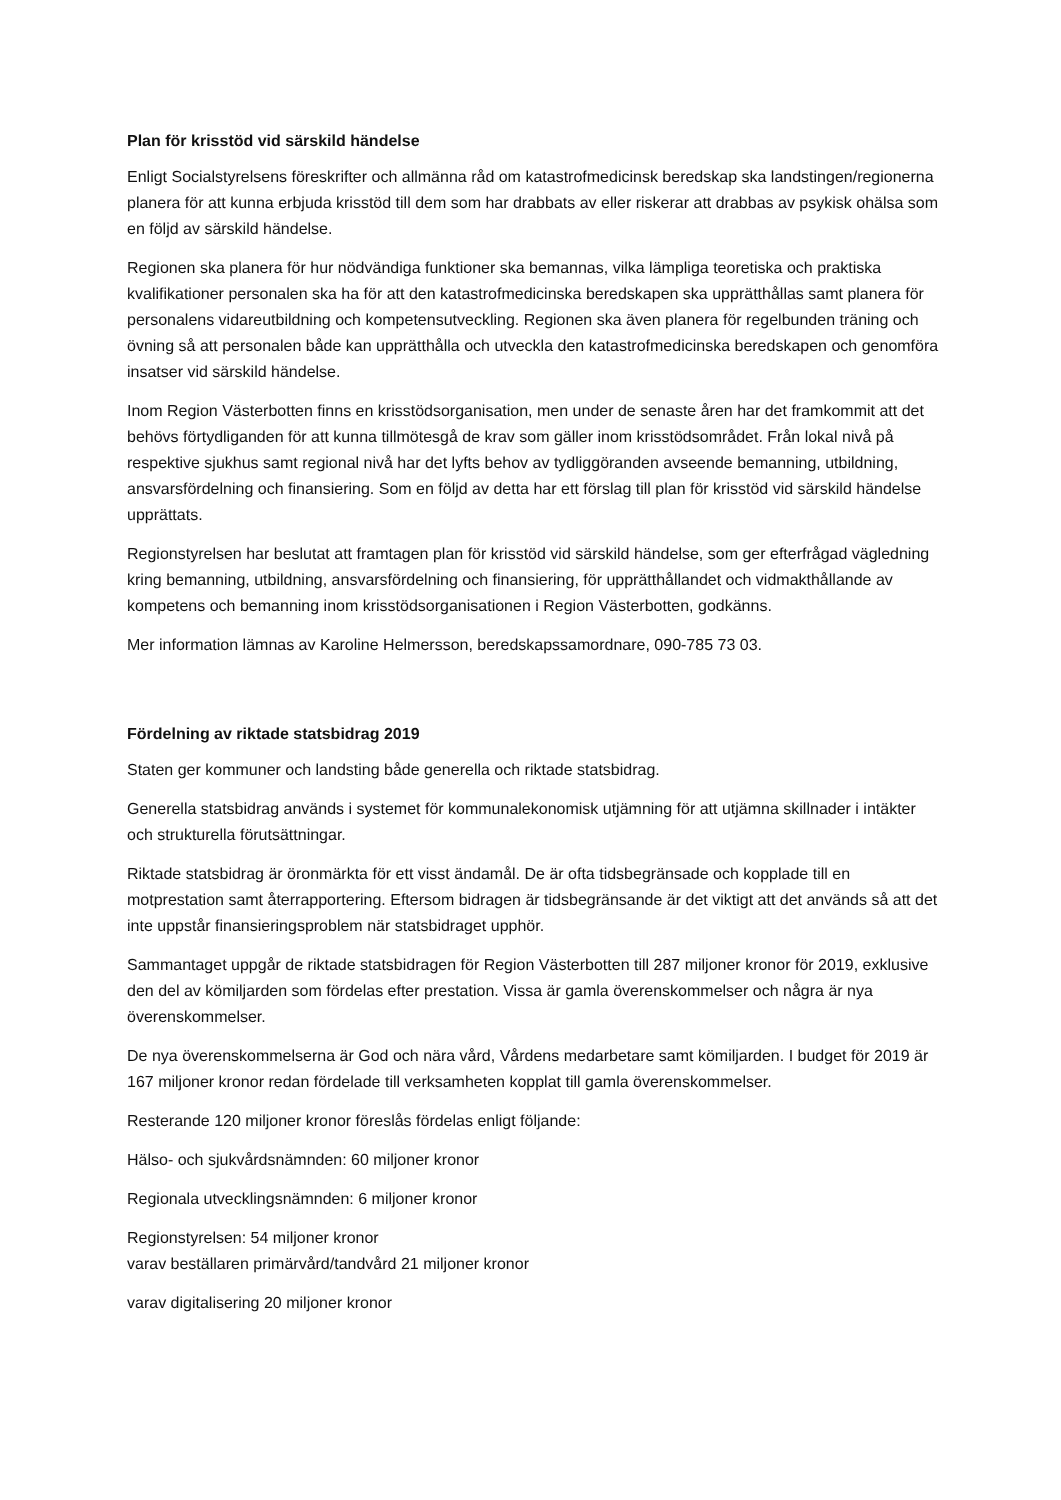Plan för krisstöd vid särskild händelse
Enligt Socialstyrelsens föreskrifter och allmänna råd om katastrofmedicinsk beredskap ska landstingen/regionerna planera för att kunna erbjuda krisstöd till dem som har drabbats av eller riskerar att drabbas av psykisk ohälsa som en följd av särskild händelse.
Regionen ska planera för hur nödvändiga funktioner ska bemannas, vilka lämpliga teoretiska och praktiska kvalifikationer personalen ska ha för att den katastrofmedicinska beredskapen ska upprätthållas samt planera för personalens vidareutbildning och kompetensutveckling. Regionen ska även planera för regelbunden träning och övning så att personalen både kan upprätthålla och utveckla den katastrofmedicinska beredskapen och genomföra insatser vid särskild händelse.
Inom Region Västerbotten finns en krisstödsorganisation, men under de senaste åren har det framkommit att det behövs förtydliganden för att kunna tillmötesgå de krav som gäller inom krisstödsområdet. Från lokal nivå på respektive sjukhus samt regional nivå har det lyfts behov av tydliggöranden avseende bemanning, utbildning, ansvarsfördelning och finansiering. Som en följd av detta har ett förslag till plan för krisstöd vid särskild händelse upprättats.
Regionstyrelsen har beslutat att framtagen plan för krisstöd vid särskild händelse, som ger efterfrågad vägledning kring bemanning, utbildning, ansvarsfördelning och finansiering, för upprätthållandet och vidmakthållande av kompetens och bemanning inom krisstödsorganisationen i Region Västerbotten, godkänns.
Mer information lämnas av Karoline Helmersson, beredskapssamordnare, 090-785 73 03.
Fördelning av riktade statsbidrag 2019
Staten ger kommuner och landsting både generella och riktade statsbidrag.
Generella statsbidrag används i systemet för kommunalekonomisk utjämning för att utjämna skillnader i intäkter och strukturella förutsättningar.
Riktade statsbidrag är öronmärkta för ett visst ändamål. De är ofta tidsbegränsade och kopplade till en motprestation samt återrapportering. Eftersom bidragen är tidsbegränsande är det viktigt att det används så att det inte uppstår finansieringsproblem när statsbidraget upphör.
Sammantaget uppgår de riktade statsbidragen för Region Västerbotten till 287 miljoner kronor för 2019, exklusive den del av kömiljarden som fördelas efter prestation. Vissa är gamla överenskommelser och några är nya överenskommelser.
De nya överenskommelserna är God och nära vård, Vårdens medarbetare samt kömiljarden. I budget för 2019 är 167 miljoner kronor redan fördelade till verksamheten kopplat till gamla överenskommelser.
Resterande 120 miljoner kronor föreslås fördelas enligt följande:
Hälso- och sjukvårdsnämnden: 60 miljoner kronor
Regionala utvecklingsnämnden: 6 miljoner kronor
Regionstyrelsen: 54 miljoner kronor
varav beställaren primärvård/tandvård 21 miljoner kronor
varav digitalisering 20 miljoner kronor